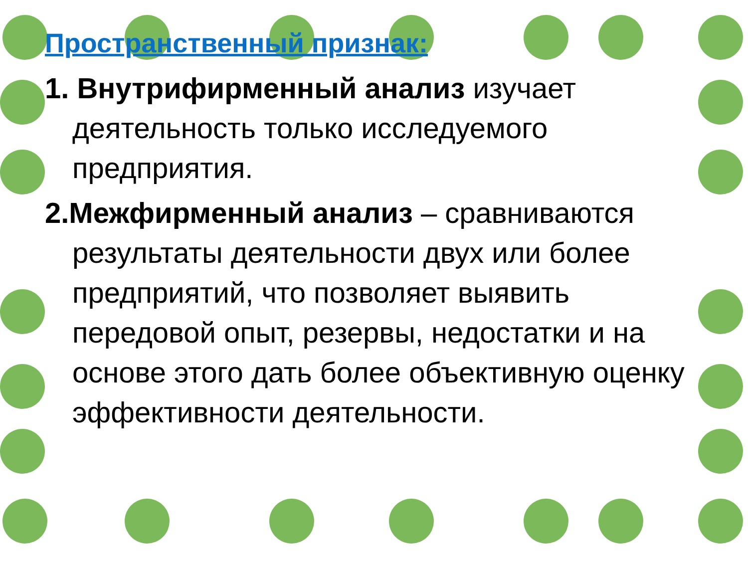Пространственный признак:
1. Внутрифирменный анализ изучает деятельность только исследуемого предприятия.
2.Межфирменный анализ – сравниваются результаты деятельности двух или более предприятий, что позволяет выявить передовой опыт, резервы, недостатки и на основе этого дать более объективную оценку эффективности деятельности.